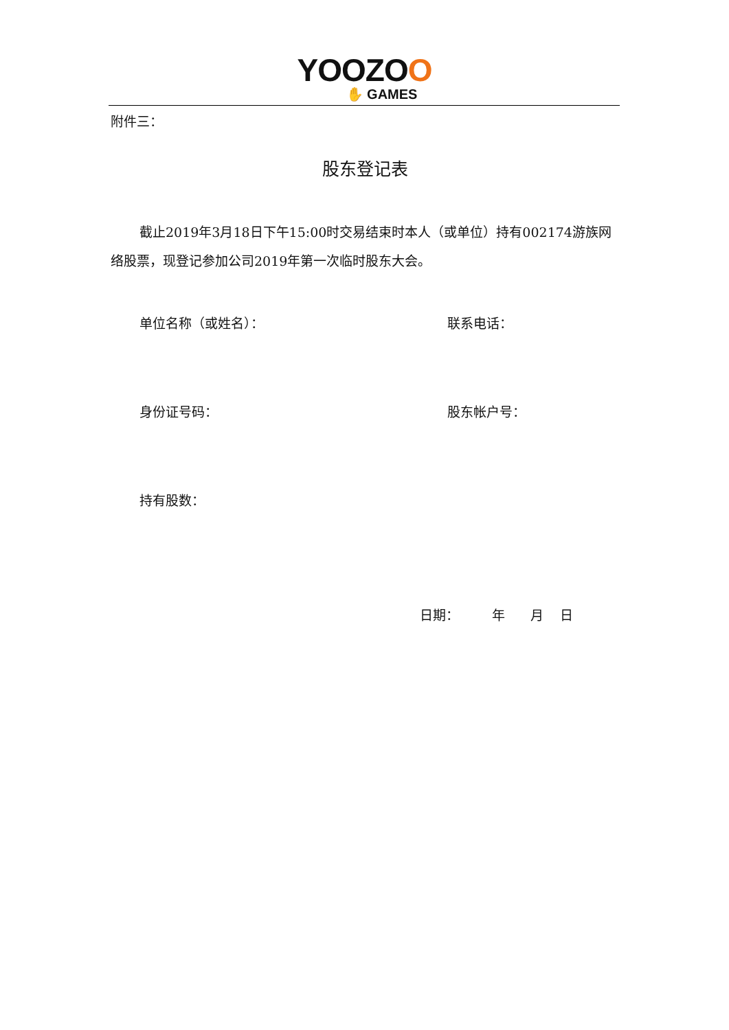YOOZOO
✋ GAMES
附件三：
股东登记表
截止2019年3月18日下午15:00时交易结束时本人（或单位）持有002174游族网络股票，现登记参加公司2019年第一次临时股东大会。
单位名称（或姓名）： 联系电话：
身份证号码： 股东帐户号：
持有股数：
日期： 年 月 日